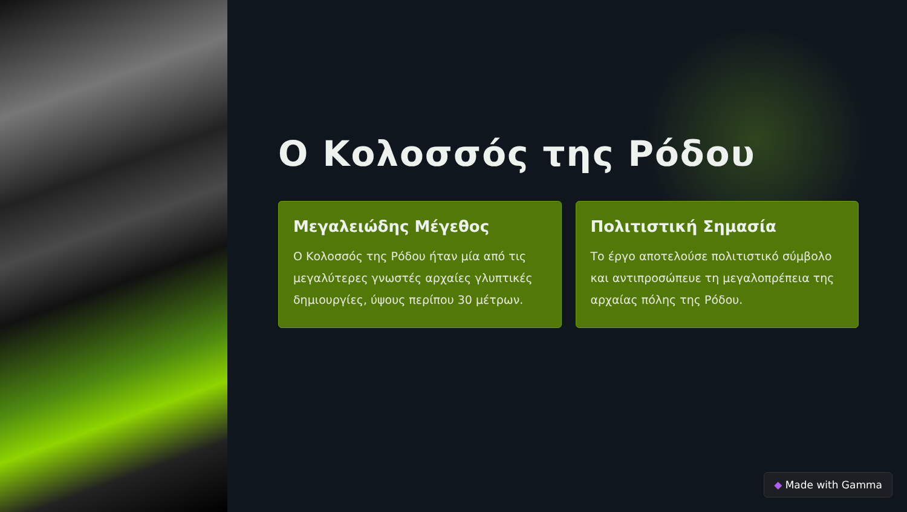Ο Κολοσσός της Ρόδου
Μεγαλειώδης Μέγεθος
Ο Κολοσσός της Ρόδου ήταν μία από τις μεγαλύτερες γνωστές αρχαίες γλυπτικές δημιουργίες, ύψους περίπου 30 μέτρων.
Πολιτιστική Σημασία
Το έργο αποτελούσε πολιτιστικό σύμβολο και αντιπροσώπευε τη μεγαλοπρέπεια της αρχαίας πόλης της Ρόδου.
◆ Made with Gamma